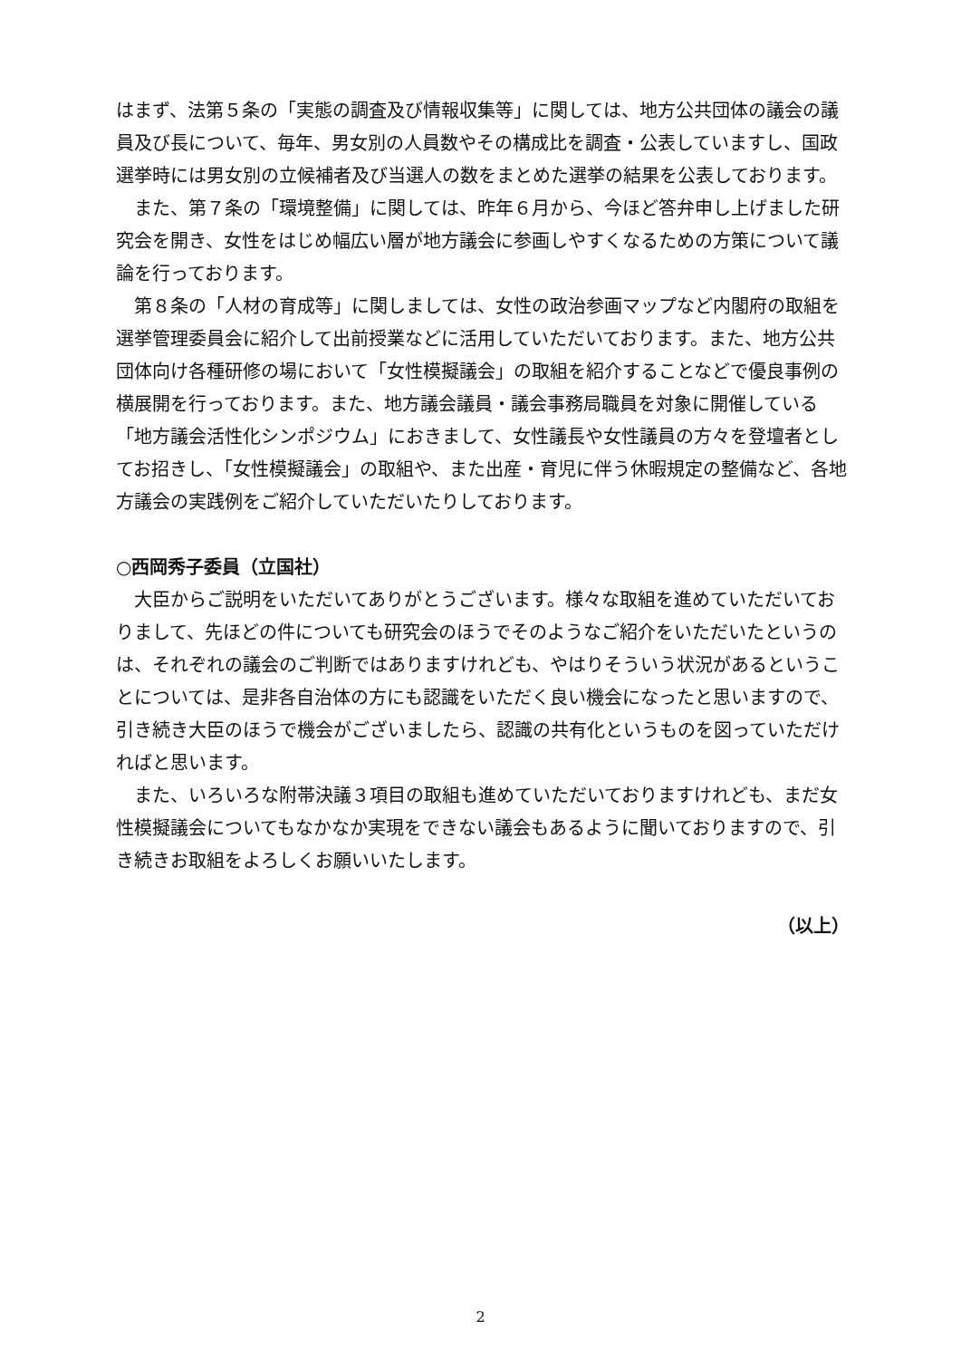はまず、法第５条の「実態の調査及び情報収集等」に関しては、地方公共団体の議会の議員及び長について、毎年、男女別の人員数やその構成比を調査・公表していますし、国政選挙時には男女別の立候補者及び当選人の数をまとめた選挙の結果を公表しております。
また、第７条の「環境整備」に関しては、昨年６月から、今ほど答弁申し上げました研究会を開き、女性をはじめ幅広い層が地方議会に参画しやすくなるための方策について議論を行っております。
第８条の「人材の育成等」に関しましては、女性の政治参画マップなど内閣府の取組を選挙管理委員会に紹介して出前授業などに活用していただいております。また、地方公共団体向け各種研修の場において「女性模擬議会」の取組を紹介することなどで優良事例の横展開を行っております。また、地方議会議員・議会事務局職員を対象に開催している「地方議会活性化シンポジウム」におきまして、女性議長や女性議員の方々を登壇者としてお招きし、「女性模擬議会」の取組や、また出産・育児に伴う休暇規定の整備など、各地方議会の実践例をご紹介していただいたりしております。
○西岡秀子委員（立国社）
大臣からご説明をいただいてありがとうございます。様々な取組を進めていただいておりまして、先ほどの件についても研究会のほうでそのようなご紹介をいただいたというのは、それぞれの議会のご判断ではありますけれども、やはりそういう状況があるということについては、是非各自治体の方にも認識をいただく良い機会になったと思いますので、引き続き大臣のほうで機会がございましたら、認識の共有化というものを図っていただければと思います。
また、いろいろな附帯決議３項目の取組も進めていただいておりますけれども、まだ女性模擬議会についてもなかなか実現をできない議会もあるように聞いておりますので、引き続きお取組をよろしくお願いいたします。
（以上）
2